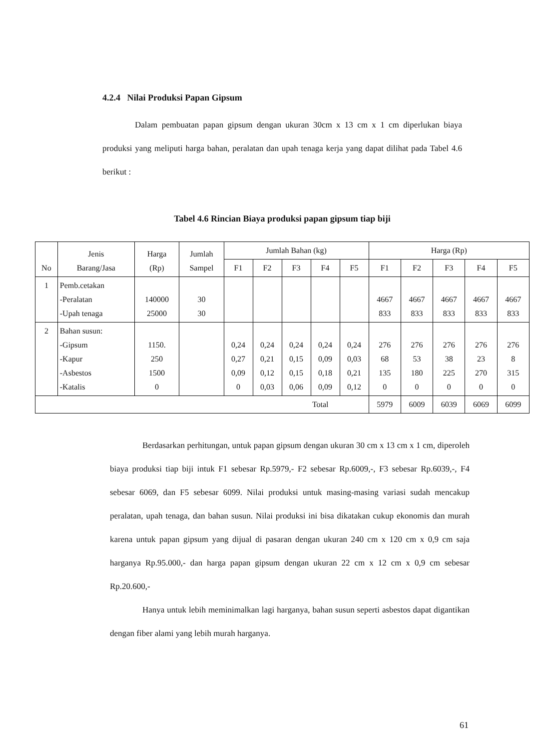4.2.4 Nilai Produksi Papan Gipsum
Dalam pembuatan papan gipsum dengan ukuran 30cm x 13 cm x 1 cm diperlukan biaya produksi yang meliputi harga bahan, peralatan dan upah tenaga kerja yang dapat dilihat pada Tabel 4.6 berikut :
Tabel 4.6 Rincian Biaya produksi papan gipsum tiap biji
| No | Jenis Barang/Jasa | Harga (Rp) | Jumlah Sampel | Jumlah Bahan (kg) | | | | | Harga (Rp) | | | | |
| --- | --- | --- | --- | --- | --- | --- | --- | --- | --- | --- | --- | --- | --- |
| | | | | F1 | F2 | F3 | F4 | F5 | F1 | F2 | F3 | F4 | F5 |
| 1 | Pemb.cetakan -Peralatan -Upah tenaga | 140000 25000 | 30 30 | | | | | | 4667 833 | 4667 833 | 4667 833 | 4667 833 | 4667 833 |
| 2 | Bahan susun: -Gipsum -Kapur -Asbestos -Katalis | 1150. 250 1500 0 | | 0,24 0,27 0,09 0 | 0,24 0,21 0,12 0,03 | 0,24 0,15 0,15 0,06 | 0,24 0,09 0,18 0,09 | 0,24 0,03 0,21 0,12 | 276 68 135 0 | 276 53 180 0 | 276 38 225 0 | 276 23 270 0 | 276 8 315 0 |
| Total | | | | | | | | | 5979 | 6009 | 6039 | 6069 | 6099 |
Berdasarkan perhitungan, untuk papan gipsum dengan ukuran 30 cm x 13 cm x 1 cm, diperoleh biaya produksi tiap biji intuk F1 sebesar Rp.5979,- F2 sebesar Rp.6009,-, F3 sebesar Rp.6039,-, F4 sebesar 6069, dan F5 sebesar 6099. Nilai produksi untuk masing-masing variasi sudah mencakup peralatan, upah tenaga, dan bahan susun. Nilai produksi ini bisa dikatakan cukup ekonomis dan murah karena untuk papan gipsum yang dijual di pasaran dengan ukuran 240 cm x 120 cm x 0,9 cm saja harganya Rp.95.000,- dan harga papan gipsum dengan ukuran 22 cm x 12 cm x 0,9 cm sebesar Rp.20.600,-
Hanya untuk lebih meminimalkan lagi harganya, bahan susun seperti asbestos dapat digantikan dengan fiber alami yang lebih murah harganya.
61